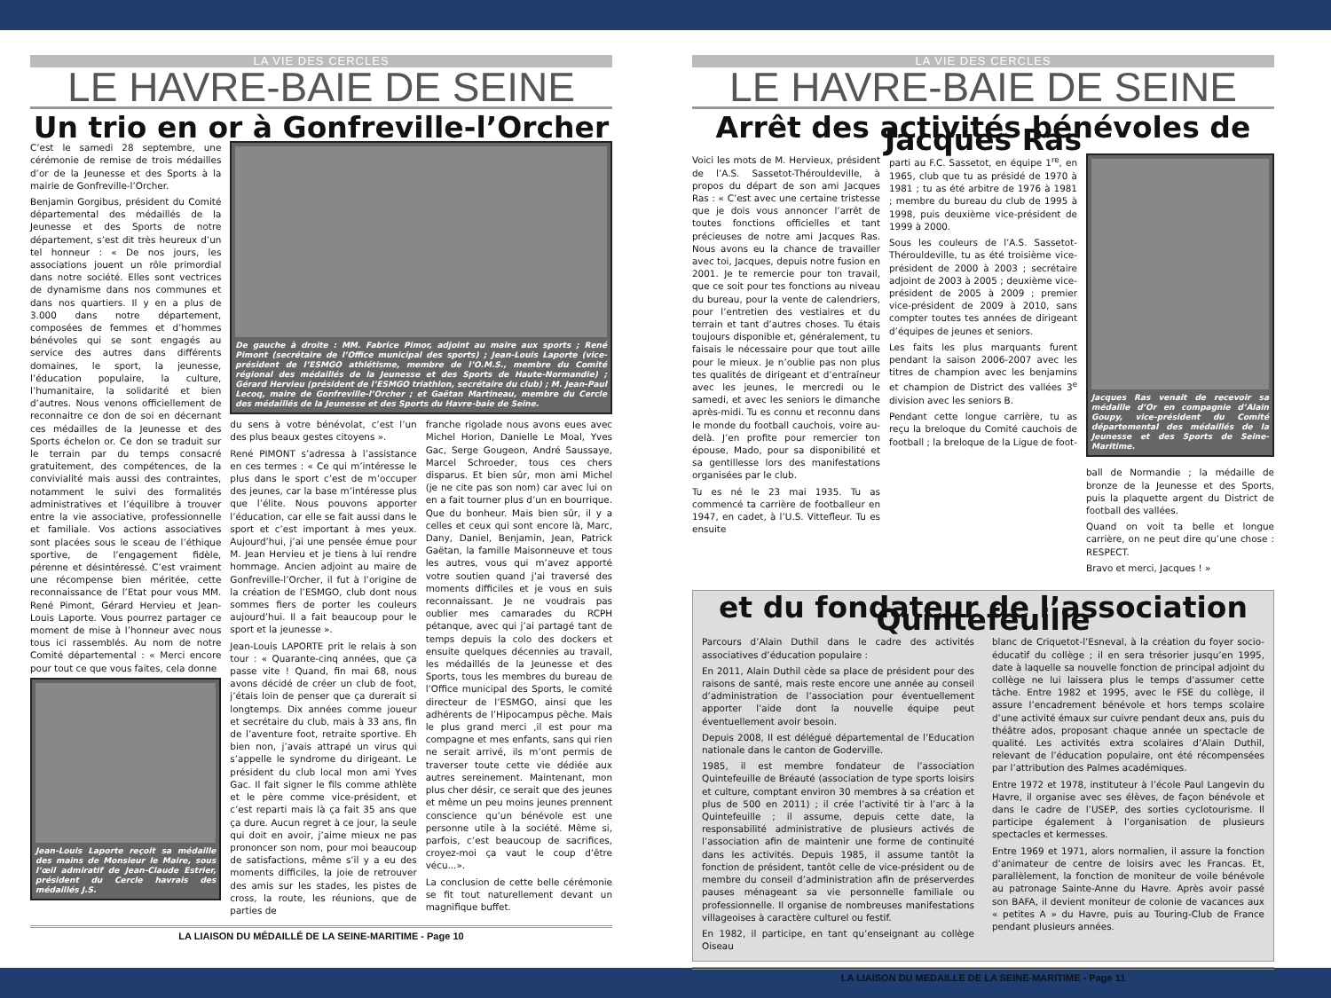LA VIE DES CERCLES
LE HAVRE-BAIE DE SEINE
Un trio en or à Gonfreville-l’Orcher
C’est le samedi 28 septembre, une cérémonie de remise de trois médailles d’or de la Jeunesse et des Sports à la mairie de Gonfreville-l’Orcher.
Benjamin Gorgibus, président du Comité départemental des médaillés de la Jeunesse et des Sports de notre département, s’est dit très heureux d’un tel honneur : « De nos jours, les associations jouent un rôle primordial dans notre société. Elles sont vectrices de dynamisme dans nos communes et dans nos quartiers. Il y en a plus de 3.000 dans notre département, composées de femmes et d’hommes bénévoles qui se sont engagés au service des autres dans différents domaines, le sport, la jeunesse, l’éducation populaire, la culture, l’humanitaire, la solidarité et bien d’autres. Nous venons officiellement de reconnaitre ce don de soi en décernant ces médailles de la Jeunesse et des Sports échelon or. Ce don se traduit sur le terrain par du temps consacré gratuitement, des compétences, de la convivialité mais aussi des contraintes, notamment le suivi des formalités administratives et l’équilibre à trouver entre la vie associative, professionnelle et familiale. Vos actions associatives sont placées sous le sceau de l’éthique sportive, de l’engagement fidèle, pérenne et désintéressé. C’est vraiment une récompense bien méritée, cette reconnaissance de l’Etat pour vous MM. René Pimont, Gérard Hervieu et Jean-Louis Laporte. Vous pourrez partager ce moment de mise à l’honneur avec nous tous ici rassemblés. Au nom de notre Comité départemental : « Merci encore pour tout ce que vous faites, cela donne
Jean-Louis Laporte reçoit sa médaille des mains de Monsieur le Maire, sous l’œil admiratif de Jean-Claude Estrier, président du Cercle havrais des médaillés J.S.
De gauche à droite : MM. Fabrice Pimor, adjoint au maire aux sports ; René Pimont (secrétaire de l’Office municipal des sports) ; Jean-Louis Laporte (vice-président de l’ESMGO athlétisme, membre de l’O.M.S., membre du Comité régional des médaillés de la Jeunesse et des Sports de Haute-Normandie) ; Gérard Hervieu (président de l’ESMGO triathlon, secrétaire du club) ; M. Jean-Paul Lecoq, maire de Gonfreville-l’Orcher ; et Gaëtan Martineau, membre du Cercle des médaillés de la Jeunesse et des Sports du Havre-baie de Seine.
du sens à votre bénévolat, c’est l’un des plus beaux gestes citoyens ».
René PIMONT s’adressa à l’assistance en ces termes : « Ce qui m’intéresse le plus dans le sport c’est de m’occuper des jeunes, car la base m’intéresse plus que l’élite. Nous pouvons apporter l’éducation, car elle se fait aussi dans le sport et c’est important à mes yeux. Aujourd’hui, j’ai une pensée émue pour M. Jean Hervieu et je tiens à lui rendre hommage. Ancien adjoint au maire de Gonfreville-l’Orcher, il fut à l’origine de la création de l’ESMGO, club dont nous sommes fiers de porter les couleurs aujourd’hui. Il a fait beaucoup pour le sport et la jeunesse ».
Jean-Louis LAPORTE prit le relais à son tour : « Quarante-cinq années, que ça passe vite ! Quand, fin mai 68, nous avons décidé de créer un club de foot, j’étais loin de penser que ça durerait si longtemps. Dix années comme joueur et secrétaire du club, mais à 33 ans, fin de l’aventure foot, retraite sportive. Eh bien non, j’avais attrapé un virus qui s’appelle le syndrome du dirigeant. Le président du club local mon ami Yves Gac. Il fait signer le fils comme athlète et le père comme vice-président, et c’est reparti mais là ça fait 35 ans que ça dure. Aucun regret à ce jour, la seule qui doit en avoir, j’aime mieux ne pas prononcer son nom, pour moi beaucoup de satisfactions, même s’il y a eu des moments difficiles, la joie de retrouver des amis sur les stades, les pistes de cross, la route, les réunions, que de parties de
franche rigolade nous avons eues avec Michel Horion, Danielle Le Moal, Yves Gac, Serge Gougeon, André Saussaye, Marcel Schroeder, tous ces chers disparus. Et bien sûr, mon ami Michel (je ne cite pas son nom) car avec lui on en a fait tourner plus d’un en bourrique. Que du bonheur. Mais bien sûr, il y a celles et ceux qui sont encore là, Marc, Dany, Daniel, Benjamin, Jean, Patrick Gaëtan, la famille Maisonneuve et tous les autres, vous qui m’avez apporté votre soutien quand j’ai traversé des moments difficiles et je vous en suis reconnaissant. Je ne voudrais pas oublier mes camarades du RCPH pétanque, avec qui j’ai partagé tant de temps depuis la colo des dockers et ensuite quelques décennies au travail, les médaillés de la Jeunesse et des Sports, tous les membres du bureau de l’Office municipal des Sports, le comité directeur de l’ESMGO, ainsi que les adhérents de l’Hipocampus pêche. Mais le plus grand merci ,il est pour ma compagne et mes enfants, sans qui rien ne serait arrivé, ils m’ont permis de traverser toute cette vie dédiée aux autres sereinement. Maintenant, mon plus cher désir, ce serait que des jeunes et même un peu moins jeunes prennent conscience qu’un bénévole est une personne utile à la société. Même si, parfois, c’est beaucoup de sacrifices, croyez-moi ça vaut le coup d’être vécu...».
La conclusion de cette belle cérémonie se fit tout naturellement devant un magnifique buffet.
LA LIAISON DU MÉDAILLÉ DE LA SEINE-MARITIME - Page 10
LA VIE DES CERCLES
LE HAVRE-BAIE DE SEINE
Arrêt des activités bénévoles de Jacques Ras
Voici les mots de M. Hervieux, président de l’A.S. Sassetot-Thérouldeville, à propos du départ de son ami Jacques Ras : « C’est avec une certaine tristesse que je dois vous annoncer l’arrêt de toutes fonctions officielles et tant précieuses de notre ami Jacques Ras. Nous avons eu la chance de travailler avec toi, Jacques, depuis notre fusion en 2001. Je te remercie pour ton travail, que ce soit pour tes fonctions au niveau du bureau, pour la vente de calendriers, pour l’entretien des vestiaires et du terrain et tant d’autres choses. Tu étais toujours disponible et, généralement, tu faisais le nécessaire pour que tout aille pour le mieux. Je n’oublie pas non plus tes qualités de dirigeant et d’entraîneur avec les jeunes, le mercredi ou le samedi, et avec les seniors le dimanche après-midi. Tu es connu et reconnu dans le monde du football cauchois, voire au-delà. J’en profite pour remercier ton épouse, Mado, pour sa disponibilité et sa gentillesse lors des manifestations organisées par le club.
Tu es né le 23 mai 1935. Tu as commencé ta carrière de footballeur en 1947, en cadet, à l’U.S. Vittefleur. Tu es ensuite
parti au F.C. Sassetot, en équipe 1<sup>re</sup>, en 1965, club que tu as présidé de 1970 à 1981 ; tu as été arbitre de 1976 à 1981 ; membre du bureau du club de 1995 à 1998, puis deuxième vice-président de 1999 à 2000.
Sous les couleurs de l’A.S. Sassetot-Thérouldeville, tu as été troisième vice-président de 2000 à 2003 ; secrétaire adjoint de 2003 à 2005 ; deuxième vice-président de 2005 à 2009 ; premier vice-président de 2009 à 2010, sans compter toutes tes années de dirigeant d’équipes de jeunes et seniors.
Les faits les plus marquants furent pendant la saison 2006-2007 avec les titres de champion avec les benjamins et champion de District des vallées 3<sup>e</sup> division avec les seniors B.
Pendant cette longue carrière, tu as reçu la breloque du Comité cauchois de football ; la breloque de la Ligue de foot-
Jacques Ras venait de recevoir sa médaille d’Or en compagnie d’Alain Goupy, vice-président du Comité départemental des médaillés de la Jeunesse et des Sports de Seine-Maritime.
ball de Normandie ; la médaille de bronze de la Jeunesse et des Sports, puis la plaquette argent du District de football des vallées.
Quand on voit ta belle et longue carrière, on ne peut dire qu’une chose : RESPECT.
Bravo et merci, Jacques ! »
et du fondateur de l’association Quintefeuille
Parcours d’Alain Duthil dans le cadre des activités associatives d’éducation populaire :
En 2011, Alain Duthil cède sa place de président pour des raisons de santé, mais reste encore une année au conseil d’administration de l’association pour éventuellement apporter l’aide dont la nouvelle équipe peut éventuellement avoir besoin.
Depuis 2008, Il est délégué départemental de l’Education nationale dans le canton de Goderville.
1985, il est membre fondateur de l’association Quintefeuille de Bréauté (association de type sports loisirs et culture, comptant environ 30 membres à sa création et plus de 500 en 2011) ; il crée l’activité tir à l’arc à la Quintefeuille ; il assume, depuis cette date, la responsabilité administrative de plusieurs activés de l’association afin de maintenir une forme de continuité dans les activités. Depuis 1985, il assume tantôt la fonction de président, tantôt celle de vice-président ou de membre du conseil d’administration afin de préserverdes pauses ménageant sa vie personnelle familiale ou professionnelle. Il organise de nombreuses manifestations villageoises à caractère culturel ou festif.
En 1982, il participe, en tant qu’enseignant au collège Oiseau
blanc de Criquetot-l’Esneval, à la création du foyer socio-éducatif du collège ; il en sera trésorier jusqu’en 1995, date à laquelle sa nouvelle fonction de principal adjoint du collège ne lui laissera plus le temps d’assumer cette tâche. Entre 1982 et 1995, avec le FSE du collège, il assure l’encadrement bénévole et hors temps scolaire d’une activité émaux sur cuivre pendant deux ans, puis du théâtre ados, proposant chaque année un spectacle de qualité. Les activités extra scolaires d’Alain Duthil, relevant de l’éducation populaire, ont été récompensées par l’attribution des Palmes académiques.
Entre 1972 et 1978, instituteur à l’école Paul Langevin du Havre, il organise avec ses élèves, de façon bénévole et dans le cadre de l’USEP, des sorties cyclotourisme. Il participe également à l’organisation de plusieurs spectacles et kermesses.
Entre 1969 et 1971, alors normalien, il assure la fonction d’animateur de centre de loisirs avec les Francas. Et, parallèlement, la fonction de moniteur de voile bénévole au patronage Sainte-Anne du Havre. Après avoir passé son BAFA, il devient moniteur de colonie de vacances aux « petites A » du Havre, puis au Touring-Club de France pendant plusieurs années.
LA LIAISON DU MEDAILLE DE LA SEINE-MARITIME - Page 11